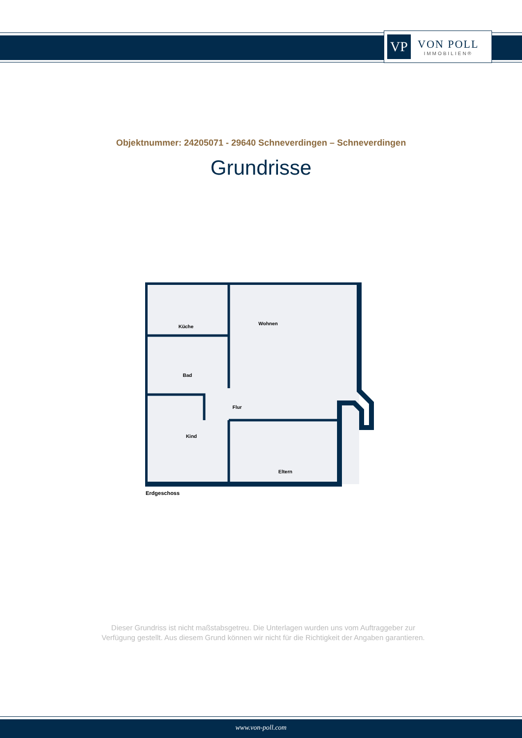VP
VON POLL
IMMOBILIEN®
Objektnummer: 24205071 - 29640 Schneverdingen – Schneverdingen
Grundrisse
Küche
Wohnen
Bad
Flur
Kind
Eltern
Erdgeschoss
Dieser Grundriss ist nicht maßstabsgetreu. Die Unterlagen wurden uns vom Auftraggeber zur Verfügung gestellt. Aus diesem Grund können wir nicht für die Richtigkeit der Angaben garantieren.
www.von-poll.com